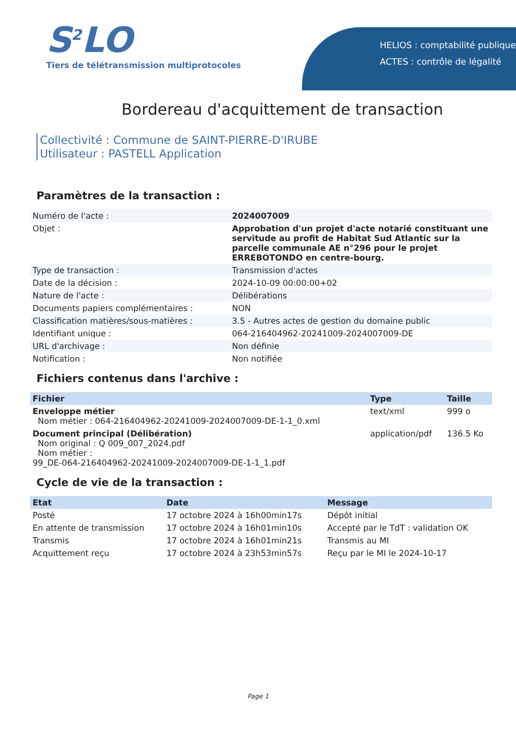S<sup>2</sup>LO
Tiers de télétransmission multiprotocoles
HELIOS : comptabilité publique
ACTES : contrôle de légalité
Bordereau d'acquittement de transaction
Collectivité : Commune de SAINT-PIERRE-D'IRUBE
Utilisateur : PASTELL Application
Paramètres de la transaction :
| Numéro de l'acte : | 2024007009 |
| Objet : | Approbation d'un projet d'acte notarié constituant une servitude au profit de Habitat Sud Atlantic sur la parcelle communale AE n°296 pour le projet ERREBOTONDO en centre-bourg. |
| Type de transaction : | Transmission d'actes |
| Date de la décision : | 2024-10-09 00:00:00+02 |
| Nature de l'acte : | Délibérations |
| Documents papiers complémentaires : | NON |
| Classification matières/sous-matières : | 3.5 - Autres actes de gestion du domaine public |
| Identifiant unique : | 064-216404962-20241009-2024007009-DE |
| URL d'archivage : | Non définie |
| Notification : | Non notifiée |
Fichiers contenus dans l'archive :
| Fichier | Type | Taille |
| --- | --- | --- |
| Enveloppe métier Nom métier : 064-216404962-20241009-2024007009-DE-1-1_0.xml | text/xml | 999 o |
| Document principal (Délibération) Nom original : Q 009_007_2024.pdf Nom métier : 99_DE-064-216404962-20241009-2024007009-DE-1-1_1.pdf | application/pdf | 136.5 Ko |
Cycle de vie de la transaction :
| Etat | Date | Message |
| --- | --- | --- |
| Posté | 17 octobre 2024 à 16h00min17s | Dépôt initial |
| En attente de transmission | 17 octobre 2024 à 16h01min10s | Accepté par le TdT : validation OK |
| Transmis | 17 octobre 2024 à 16h01min21s | Transmis au MI |
| Acquittement reçu | 17 octobre 2024 à 23h53min57s | Reçu par le MI le 2024-10-17 |
Page 1